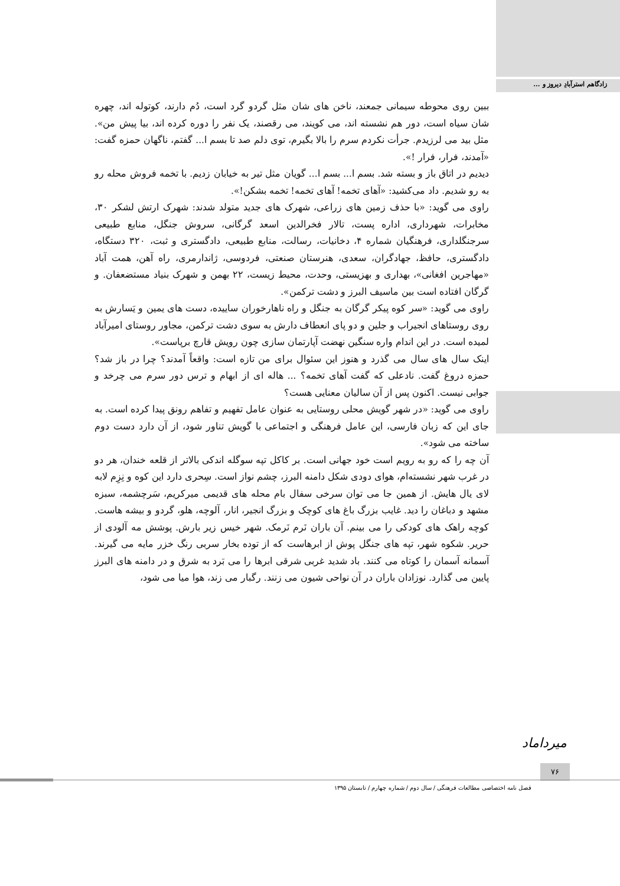زادگاهم استرآبادِ دیروز و ...
ببین روی محوطه سیمانی جمعند، ناخن های شان مثل گردو گرد است، دُم دارند، کوتوله اند، چهره شان سیاه است، دور هم نشسته اند، می کویند، می رقصند، یک نفر را دوره کرده اند، بیا پیش من». مثل بید می لرزیدم. جرأت نکردم سرم را بالا بگیرم، توی دلم صد تا بسم ا... گفتم، ناگهان حمزه گفت: «آمدند، فرار، فرار !».
دیدیم در اتاق باز و بسته شد. بسم ا... بسم ا... گویان مثل تیر به خیابان زدیم. با تخمه فروش محله رو به رو شدیم. داد می‌کشید: «آهای تخمه! آهای تخمه! تخمه بشکن!».
راوی می گوید: «با حذف زمین های زراعی، شهرک های جدید متولد شدند: شهرک ارتش لشکر ۳۰، مخابرات، شهرداری، اداره پست، تالار فخرالدین اسعد گرگانی، سروش جنگل، منابع طبیعی سرجنگلداری، فرهنگیان شماره ۴، دخانیات، رسالت، منابع طبیعی، دادگستری و ثبت، ۳۲۰ دستگاه، دادگستری، حافظ، جهادگران، سعدی، هنرستان صنعتی، فردوسی، ژاندارمری، راه آهن، همت آباد «مهاجرین افغانی»، بهداری و بهزیستی، وحدت، محیط زیست، ۲۲ بهمن و شهرک بنیاد مستضعفان. و گرگان افتاده است بین ماسیف البرز و دشت ترکمن».
راوی می گوید: «سر کوه پیکر گرگان به جنگل و راه ناهارخوران ساییده، دست های یمین و یَسارش به روی روستاهای انجیراب و جلین و دو پای انعطاف دارش به سوی دشت ترکمن، مجاور روستای امیرآباد لمیده است. در این اندام واره سنگین نهضت آپارتمان سازی چون رویش قارچ برپاست».
اینک سال های سال می گذرد و هنوز این سئوال برای من تازه است: واقعاً آمدند؟ چرا در باز شد؟ حمزه دروغ گفت. نادعلی که گفت آهای تخمه؟ ... هاله ای از ابهام و ترس دور سرم می چرخد و جوابی نیست. اکنون پس از آن سالیان معنایی هست؟
راوی می گوید: «در شهر گویش محلی روستایی به عنوان عامل تفهیم و تفاهم رونق پیدا کرده است. به جای این که زبان فارسی، این عامل فرهنگی و اجتماعی با گویش تناور شود، از آن دارد دست دوم ساخته می شود».
آن چه را که رو به رویم است خود جهانی است. بر کاکل تپه سوگله اندکی بالاتر از قلعه خندان، هر دو در غرب شهر نشسته‌ام، هوای دودی شکل دامنه البرز، چشم نواز است. سِحری دارد این کوه و نِزِم لابه لای یال هایش. از همین جا می توان سرخی سفال بام محله های قدیمی میرکریم، سَرچشمه، سبزه مشهد و دباغان را دید. غایب بزرگ باغ های کوچک و بزرگ انجیر، انار، آلوچه، هلو، گردو و بیشه هاست. کوچه راهک های کودکی را می بینم. آن باران نَرم نَرمک. شهر خیس زیر بارش. پوشش مه آلودی از حریر. شکوه شهر، تپه های جنگل پوش از ابرهاست که از توده بخار سربی رنگ خزر مایه می گیرند. آسمانه آسمان را کوتاه می کنند. باد شدید غربی شرقی ابرها را می بَرد به شرق و در دامنه های البرز پایین می گذارد. نوزادان باران در آن نواحی شیون می زنند. رگبار می زند، هوا میا می شود،
میرداماد
۷۶
فصل نامه اختصاصی مطالعات فرهنگی / سال دوم / شماره چهارم / تابستان ۱۳۹۵